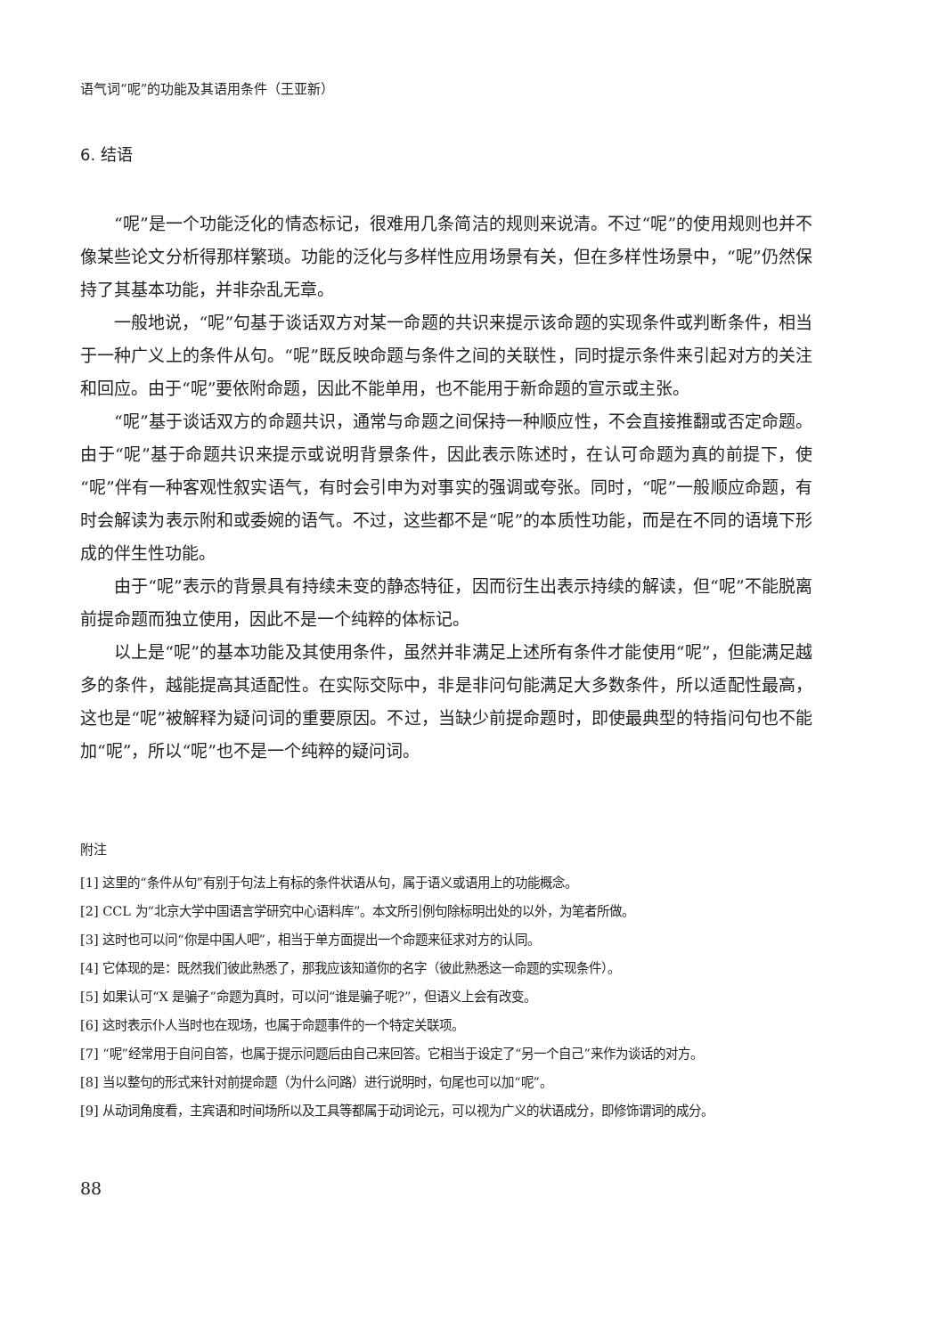语气词“呢”的功能及其语用条件（王亚新）
6. 结语
“呢”是一个功能泛化的情态标记，很难用几条简洁的规则来说清。不过“呢”的使用规则也并不像某些论文分析得那样繁琐。功能的泛化与多样性应用场景有关，但在多样性场景中，“呢”仍然保持了其基本功能，并非杂乱无章。
一般地说，“呢”句基于谈话双方对某一命题的共识来提示该命题的实现条件或判断条件，相当于一种广义上的条件从句。“呢”既反映命题与条件之间的关联性，同时提示条件来引起对方的关注和回应。由于“呢”要依附命题，因此不能单用，也不能用于新命题的宣示或主张。
“呢”基于谈话双方的命题共识，通常与命题之间保持一种顺应性，不会直接推翻或否定命题。由于“呢”基于命题共识来提示或说明背景条件，因此表示陈述时，在认可命题为真的前提下，使“呢”伴有一种客观性叙实语气，有时会引申为对事实的强调或夸张。同时，“呢”一般顺应命题，有时会解读为表示附和或委婉的语气。不过，这些都不是“呢”的本质性功能，而是在不同的语境下形成的伴生性功能。
由于“呢”表示的背景具有持续未变的静态特征，因而衍生出表示持续的解读，但“呢”不能脱离前提命题而独立使用，因此不是一个纯粹的体标记。
以上是“呢”的基本功能及其使用条件，虽然并非满足上述所有条件才能使用“呢”，但能满足越多的条件，越能提高其适配性。在实际交际中，非是非问句能满足大多数条件，所以适配性最高，这也是“呢”被解释为疑问词的重要原因。不过，当缺少前提命题时，即使最典型的特指问句也不能加“呢”，所以“呢”也不是一个纯粹的疑问词。
附注
[1] 这里的“条件从句”有别于句法上有标的条件状语从句，属于语义或语用上的功能概念。
[2] CCL 为“北京大学中国语言学研究中心语料库”。本文所引例句除标明出处的以外，为笔者所做。
[3] 这时也可以问“你是中国人吧”，相当于单方面提出一个命题来征求对方的认同。
[4] 它体现的是：既然我们彼此熟悉了，那我应该知道你的名字（彼此熟悉这一命题的实现条件）。
[5] 如果认可“X 是骗子”命题为真时，可以问“谁是骗子呢?”，但语义上会有改变。
[6] 这时表示仆人当时也在现场，也属于命题事件的一个特定关联项。
[7] “呢”经常用于自问自答，也属于提示问题后由自己来回答。它相当于设定了“另一个自己”来作为谈话的对方。
[8] 当以整句的形式来针对前提命题（为什么问路）进行说明时，句尾也可以加“呢”。
[9] 从动词角度看，主宾语和时间场所以及工具等都属于动词论元，可以视为广义的状语成分，即修饰谓词的成分。
88